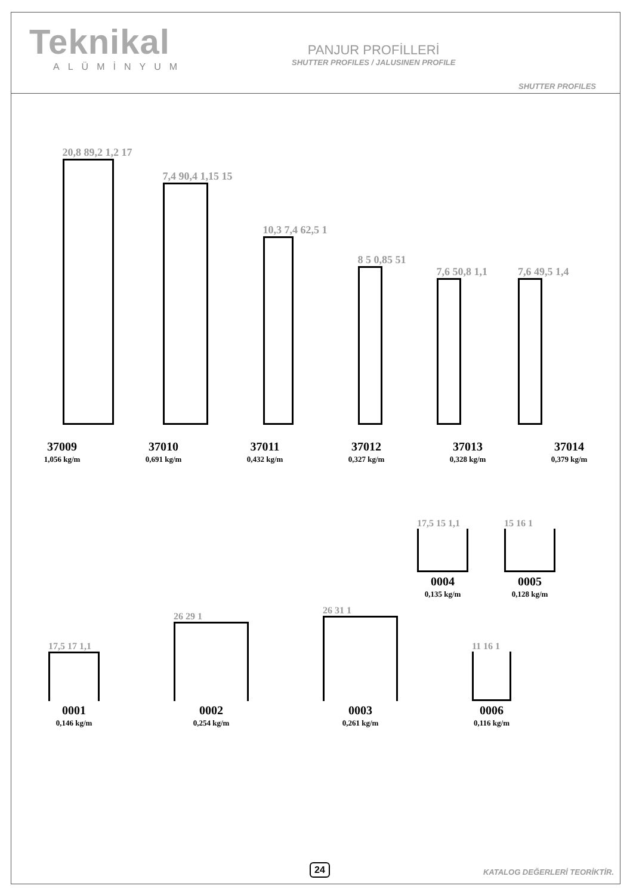Teknikal
ALÜMİNYUM
PANJUR PROFİLLERİ
SHUTTER PROFILES / JALUSINEN PROFILE
SHUTTER PROFILES
20,8 89,2 1,2 17
7,4 90,4 1,15 15
10,3 7,4 62,5 1
8 5 0,85 51
7,6 50,8 1,1
7,6 49,5 1,4
37009
1,056 kg/m
37010
0,691 kg/m
37011
0,432 kg/m
37012
0,327 kg/m
37013
0,328 kg/m
37014
0,379 kg/m
17,5 15 1,1
0004
0,135 kg/m
15 16 1
0005
0,128 kg/m
17,5 17 1,1
0001
0,146 kg/m
26 29 1
0002
0,254 kg/m
26 31 1
0003
0,261 kg/m
11 16 1
0006
0,116 kg/m
24 KATALOG DEĞERLERİ TEORİKTİR.